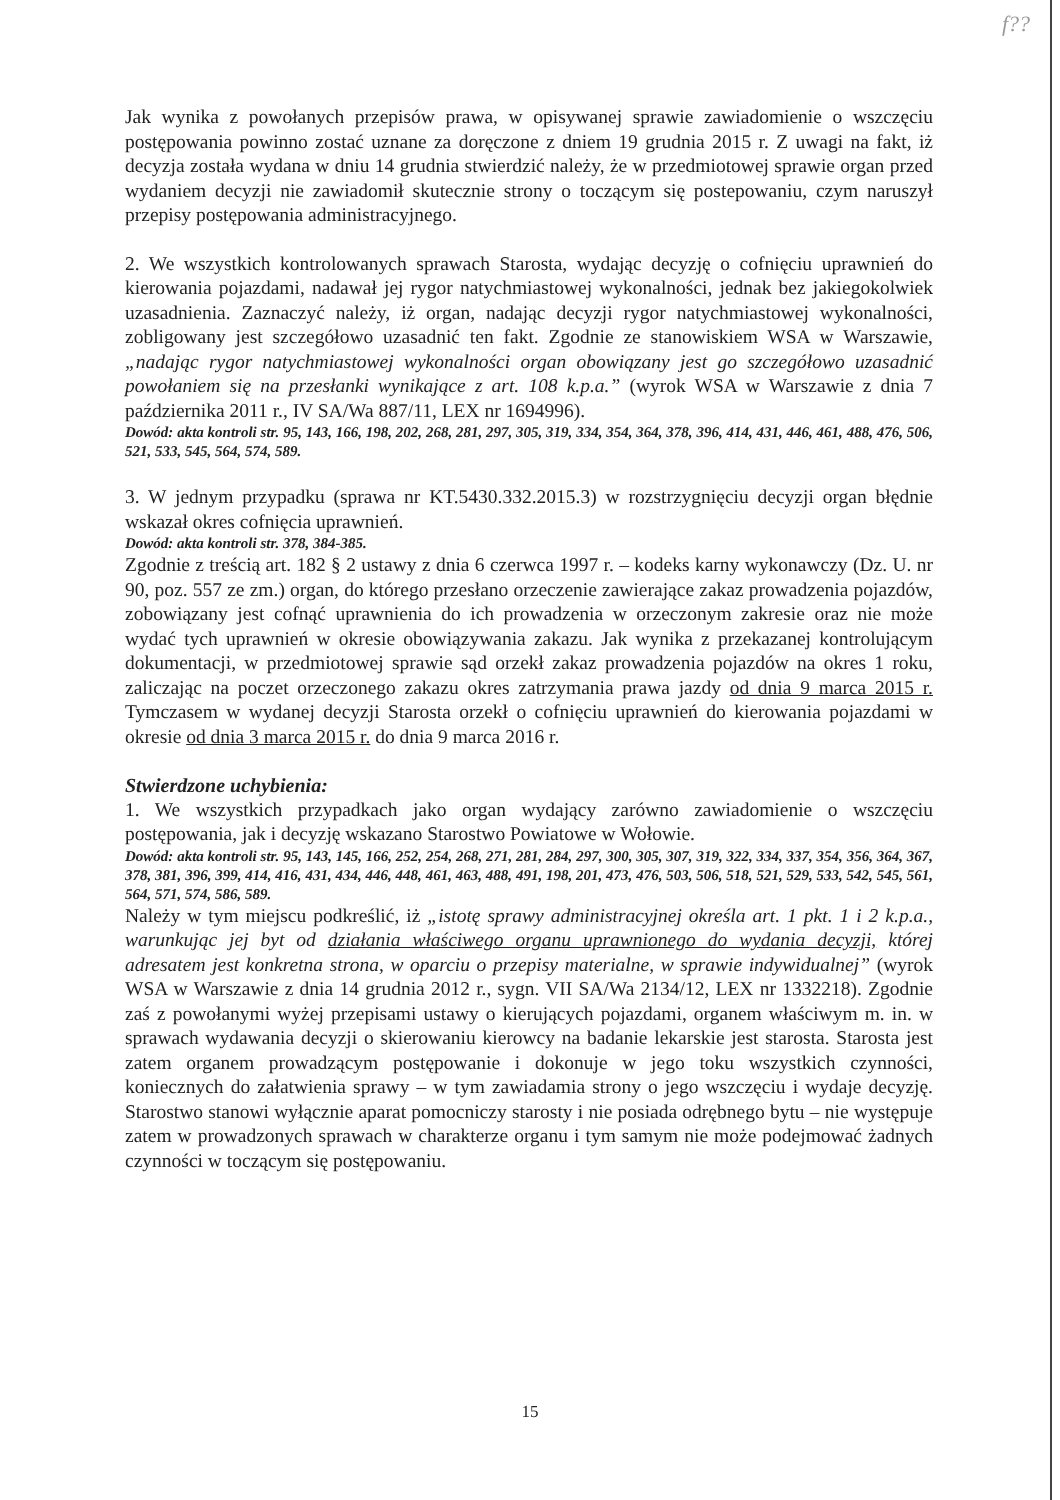f??
Jak wynika z powołanych przepisów prawa, w opisywanej sprawie zawiadomienie o wszczęciu postępowania powinno zostać uznane za doręczone z dniem 19 grudnia 2015 r. Z uwagi na fakt, iż decyzja została wydana w dniu 14 grudnia stwierdzić należy, że w przedmiotowej sprawie organ przed wydaniem decyzji nie zawiadomił skutecznie strony o toczącym się postepowaniu, czym naruszył przepisy postępowania administracyjnego.
2. We wszystkich kontrolowanych sprawach Starosta, wydając decyzję o cofnięciu uprawnień do kierowania pojazdami, nadawał jej rygor natychmiastowej wykonalności, jednak bez jakiegokolwiek uzasadnienia. Zaznaczyć należy, iż organ, nadając decyzji rygor natychmiastowej wykonalności, zobligowany jest szczegółowo uzasadnić ten fakt. Zgodnie ze stanowiskiem WSA w Warszawie, „nadając rygor natychmiastowej wykonalności organ obowiązany jest go szczegółowo uzasadnić powołaniem się na przesłanki wynikające z art. 108 k.p.a.” (wyrok WSA w Warszawie z dnia 7 października 2011 r., IV SA/Wa 887/11, LEX nr 1694996).
Dowód: akta kontroli str. 95, 143, 166, 198, 202, 268, 281, 297, 305, 319, 334, 354, 364, 378, 396, 414, 431, 446, 461, 488, 476, 506, 521, 533, 545, 564, 574, 589.
3. W jednym przypadku (sprawa nr KT.5430.332.2015.3) w rozstrzygnięciu decyzji organ błędnie wskazał okres cofnięcia uprawnień.
Dowód: akta kontroli str. 378, 384-385.
Zgodnie z treścią art. 182 § 2 ustawy z dnia 6 czerwca 1997 r. – kodeks karny wykonawczy (Dz. U. nr 90, poz. 557 ze zm.) organ, do którego przesłano orzeczenie zawierające zakaz prowadzenia pojazdów, zobowiązany jest cofnąć uprawnienia do ich prowadzenia w orzeczonym zakresie oraz nie może wydać tych uprawnień w okresie obowiązywania zakazu. Jak wynika z przekazanej kontrolującym dokumentacji, w przedmiotowej sprawie sąd orzekł zakaz prowadzenia pojazdów na okres 1 roku, zaliczając na poczet orzeczonego zakazu okres zatrzymania prawa jazdy od dnia 9 marca 2015 r. Tymczasem w wydanej decyzji Starosta orzekł o cofnięciu uprawnień do kierowania pojazdami w okresie od dnia 3 marca 2015 r. do dnia 9 marca 2016 r.
Stwierdzone uchybienia:
1. We wszystkich przypadkach jako organ wydający zarówno zawiadomienie o wszczęciu postępowania, jak i decyzję wskazano Starostwo Powiatowe w Wołowie.
Dowód: akta kontroli str. 95, 143, 145, 166, 252, 254, 268, 271, 281, 284, 297, 300, 305, 307, 319, 322, 334, 337, 354, 356, 364, 367, 378, 381, 396, 399, 414, 416, 431, 434, 446, 448, 461, 463, 488, 491, 198, 201, 473, 476, 503, 506, 518, 521, 529, 533, 542, 545, 561, 564, 571, 574, 586, 589.
Należy w tym miejscu podkreślić, iż „istotę sprawy administracyjnej określa art. 1 pkt. 1 i 2 k.p.a., warunkując jej byt od działania właściwego organu uprawnionego do wydania decyzji, której adresatem jest konkretna strona, w oparciu o przepisy materialne, w sprawie indywidualnej” (wyrok WSA w Warszawie z dnia 14 grudnia 2012 r., sygn. VII SA/Wa 2134/12, LEX nr 1332218). Zgodnie zaś z powołanymi wyżej przepisami ustawy o kierujących pojazdami, organem właściwym m. in. w sprawach wydawania decyzji o skierowaniu kierowcy na badanie lekarskie jest starosta. Starosta jest zatem organem prowadzącym postępowanie i dokonuje w jego toku wszystkich czynności, koniecznych do załatwienia sprawy – w tym zawiadamia strony o jego wszczęciu i wydaje decyzję. Starostwo stanowi wyłącznie aparat pomocniczy starosty i nie posiada odrębnego bytu – nie występuje zatem w prowadzonych sprawach w charakterze organu i tym samym nie może podejmować żadnych czynności w toczącym się postępowaniu.
15